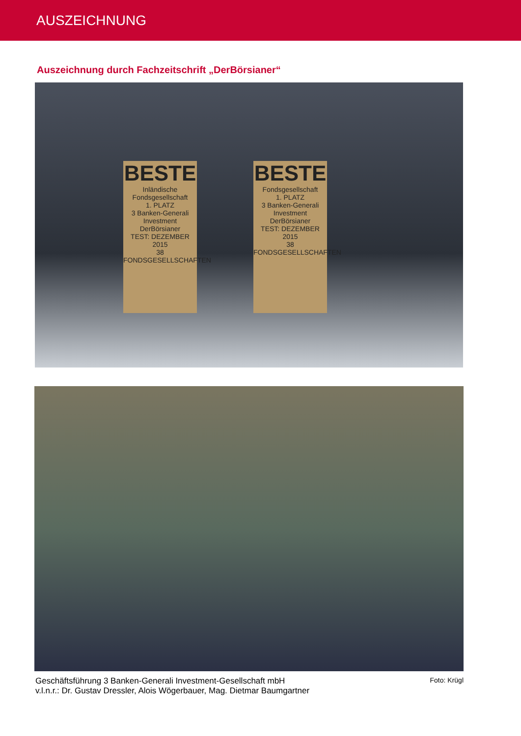AUSZEICHNUNG
Auszeichnung durch Fachzeitschrift „DerBörsianer“
BESTE
Inländische Fondsgesellschaft
1. PLATZ
3 Banken-Generali Investment
DerBörsianer
TEST: DEZEMBER 2015
38 FONDSGESELLSCHAFTEN
BESTE
Fondsgesellschaft
1. PLATZ
3 Banken-Generali Investment
DerBörsianer
TEST: DEZEMBER 2015
38 FONDSGESELLSCHAFTEN
Geschäftsführung 3 Banken-Generali Investment-Gesellschaft mbH
v.l.n.r.: Dr. Gustav Dressler, Alois Wögerbauer, Mag. Dietmar Baumgartner
Foto: Krügl